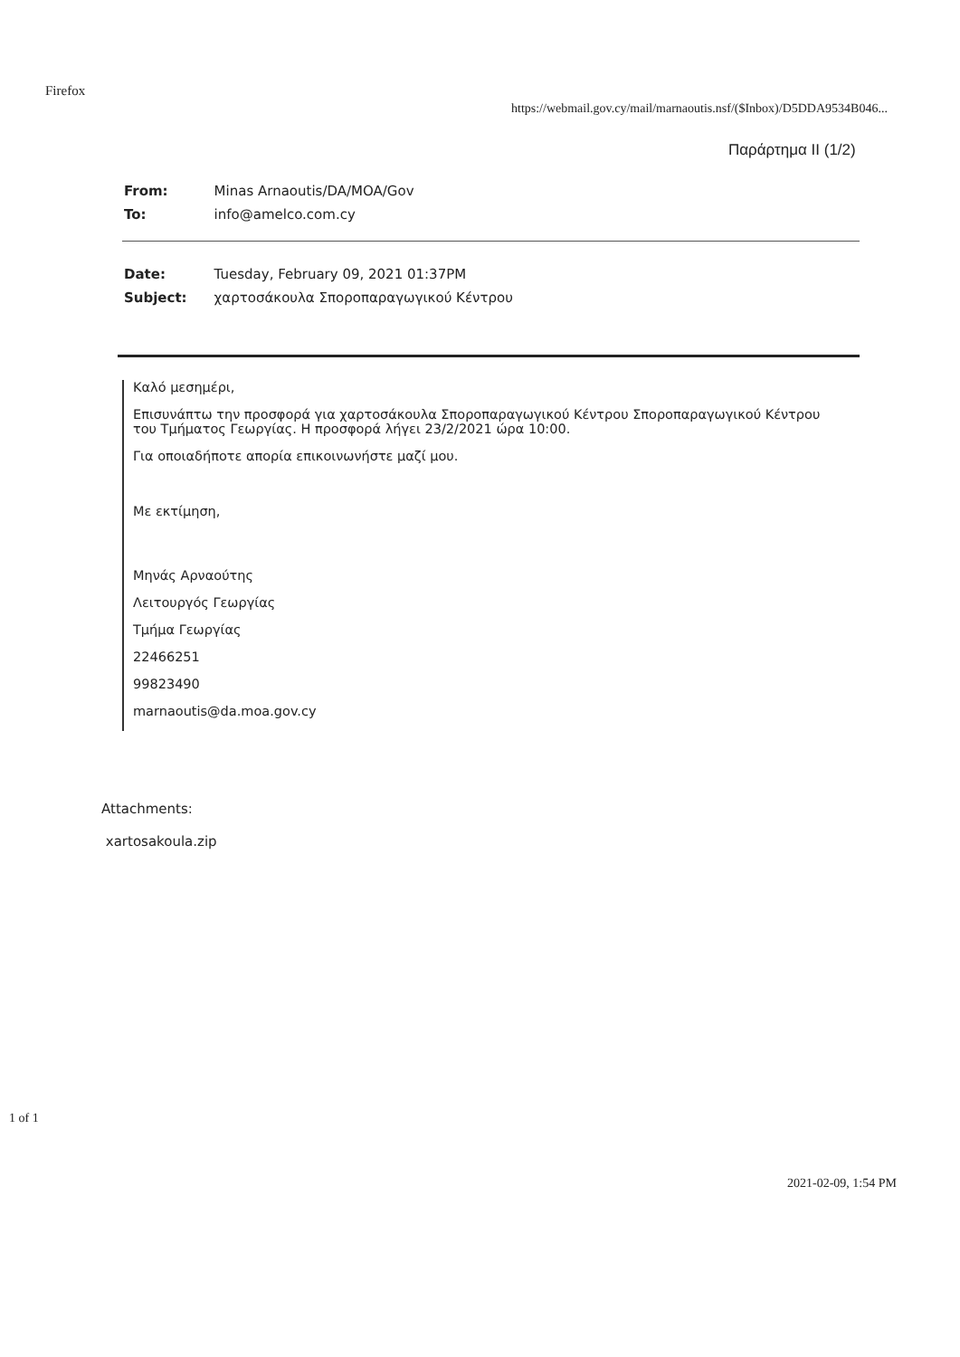Firefox
https://webmail.gov.cy/mail/marnaoutis.nsf/($Inbox)/D5DDA9534B046...
Παράρτημα ΙΙ (1/2)
| From: | Minas Arnaoutis/DA/MOA/Gov |
| To: | info@amelco.com.cy |
| Date: | Tuesday, February 09, 2021 01:37PM |
| Subject: | χαρτοσάκουλα Σποροπαραγωγικού Κέντρου |
Καλό μεσημέρι,
Επισυνάπτω την προσφορά για χαρτοσάκουλα Σποροπαραγωγικού Κέντρου Σποροπαραγωγικού Κέντρου του Τμήματος Γεωργίας. Η προσφορά λήγει 23/2/2021 ώρα 10:00.
Για οποιαδήποτε απορία επικοινωνήστε μαζί μου.
Με εκτίμηση,
Μηνάς Αρναούτης
Λειτουργός Γεωργίας
Τμήμα Γεωργίας
22466251
99823490
marnaoutis@da.moa.gov.cy
Attachments:
xartosakoula.zip
1 of 1
2021-02-09, 1:54 PM